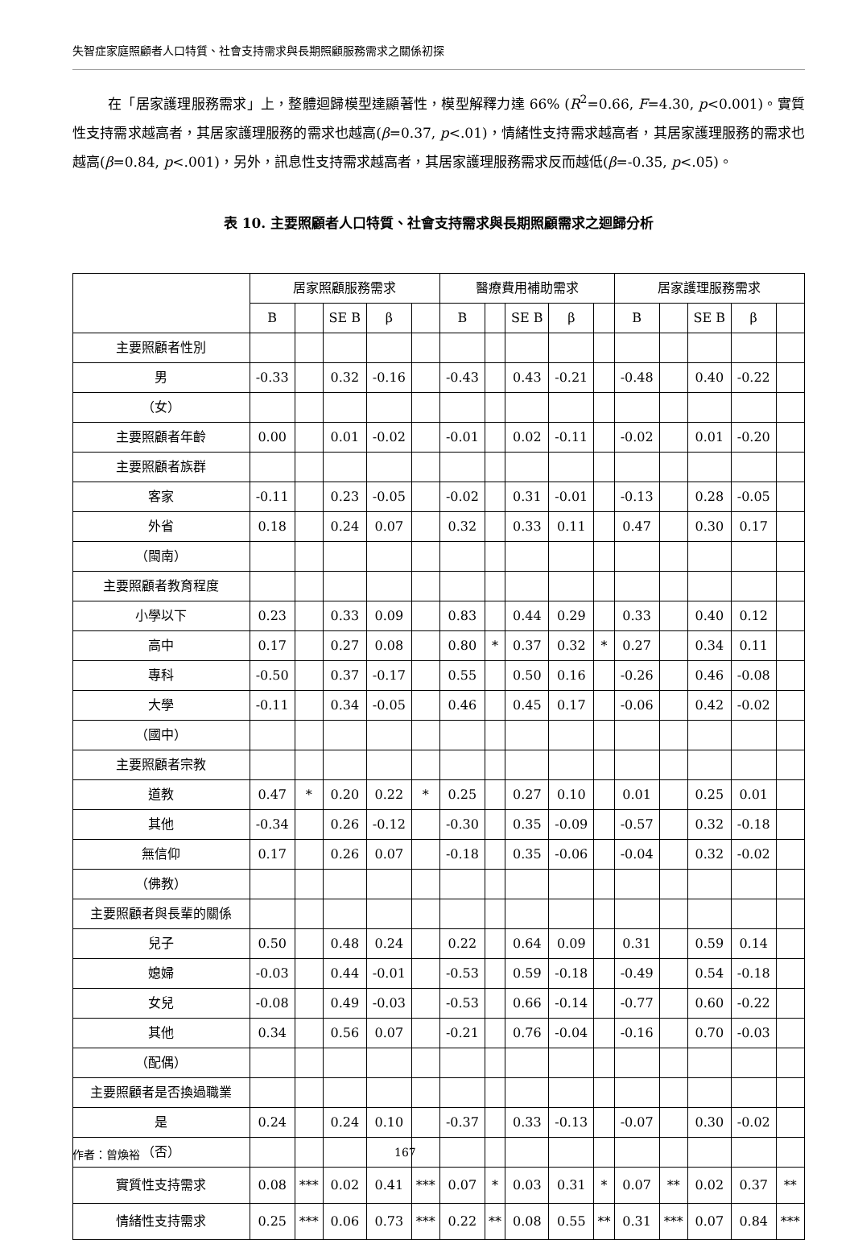失智症家庭照顧者人口特質、社會支持需求與長期照顧服務需求之關係初探
在「居家護理服務需求」上，整體迴歸模型達顯著性，模型解釋力達 66% (R<sup>2</sup>=0.66, F=4.30, p<0.001)。實質性支持需求越高者，其居家護理服務的需求也越高(β=0.37, p<.01)，情緒性支持需求越高者，其居家護理服務的需求也越高(β=0.84, p<.001)，另外，訊息性支持需求越高者，其居家護理服務需求反而越低(β=-0.35, p<.05)。
表 10. 主要照顧者人口特質、社會支持需求與長期照顧需求之迴歸分析
| | 居家照顧服務需求 | | | | | 醫療費用補助需求 | | | | | 居家護理服務需求 | | | | |
| --- | --- | --- | --- | --- | --- | --- | --- | --- | --- | --- | --- | --- | --- | --- | --- |
| | B | | SE B | β | | B | | SE B | β | | B | | SE B | β | |
| 主要照顧者性別 | | | | | | | | | | | | | | | |
| 男 | -0.33 | | 0.32 | -0.16 | | -0.43 | | 0.43 | -0.21 | | -0.48 | | 0.40 | -0.22 | |
| （女） | | | | | | | | | | | | | | | |
| 主要照顧者年齡 | 0.00 | | 0.01 | -0.02 | | -0.01 | | 0.02 | -0.11 | | -0.02 | | 0.01 | -0.20 | |
| 主要照顧者族群 | | | | | | | | | | | | | | | |
| 客家 | -0.11 | | 0.23 | -0.05 | | -0.02 | | 0.31 | -0.01 | | -0.13 | | 0.28 | -0.05 | |
| 外省 | 0.18 | | 0.24 | 0.07 | | 0.32 | | 0.33 | 0.11 | | 0.47 | | 0.30 | 0.17 | |
| （閩南） | | | | | | | | | | | | | | | |
| 主要照顧者教育程度 | | | | | | | | | | | | | | | |
| 小學以下 | 0.23 | | 0.33 | 0.09 | | 0.83 | | 0.44 | 0.29 | | 0.33 | | 0.40 | 0.12 | |
| 高中 | 0.17 | | 0.27 | 0.08 | | 0.80 | * | 0.37 | 0.32 | * | 0.27 | | 0.34 | 0.11 | |
| 專科 | -0.50 | | 0.37 | -0.17 | | 0.55 | | 0.50 | 0.16 | | -0.26 | | 0.46 | -0.08 | |
| 大學 | -0.11 | | 0.34 | -0.05 | | 0.46 | | 0.45 | 0.17 | | -0.06 | | 0.42 | -0.02 | |
| （國中） | | | | | | | | | | | | | | | |
| 主要照顧者宗教 | | | | | | | | | | | | | | | |
| 道教 | 0.47 | * | 0.20 | 0.22 | * | 0.25 | | 0.27 | 0.10 | | 0.01 | | 0.25 | 0.01 | |
| 其他 | -0.34 | | 0.26 | -0.12 | | -0.30 | | 0.35 | -0.09 | | -0.57 | | 0.32 | -0.18 | |
| 無信仰 | 0.17 | | 0.26 | 0.07 | | -0.18 | | 0.35 | -0.06 | | -0.04 | | 0.32 | -0.02 | |
| （佛教） | | | | | | | | | | | | | | | |
| 主要照顧者與長輩的關係 | | | | | | | | | | | | | | | |
| 兒子 | 0.50 | | 0.48 | 0.24 | | 0.22 | | 0.64 | 0.09 | | 0.31 | | 0.59 | 0.14 | |
| 媳婦 | -0.03 | | 0.44 | -0.01 | | -0.53 | | 0.59 | -0.18 | | -0.49 | | 0.54 | -0.18 | |
| 女兒 | -0.08 | | 0.49 | -0.03 | | -0.53 | | 0.66 | -0.14 | | -0.77 | | 0.60 | -0.22 | |
| 其他 | 0.34 | | 0.56 | 0.07 | | -0.21 | | 0.76 | -0.04 | | -0.16 | | 0.70 | -0.03 | |
| （配偶） | | | | | | | | | | | | | | | |
| 主要照顧者是否換過職業 | | | | | | | | | | | | | | | |
| 是 | 0.24 | | 0.24 | 0.10 | | -0.37 | | 0.33 | -0.13 | | -0.07 | | 0.30 | -0.02 | |
| （否） | | | | | | | | | | | | | | | |
| 實質性支持需求 | 0.08 | *** | 0.02 | 0.41 | *** | 0.07 | * | 0.03 | 0.31 | * | 0.07 | ** | 0.02 | 0.37 | ** |
| 情緒性支持需求 | 0.25 | *** | 0.06 | 0.73 | *** | 0.22 | ** | 0.08 | 0.55 | ** | 0.31 | *** | 0.07 | 0.84 | *** |
作者：曾煥裕 167